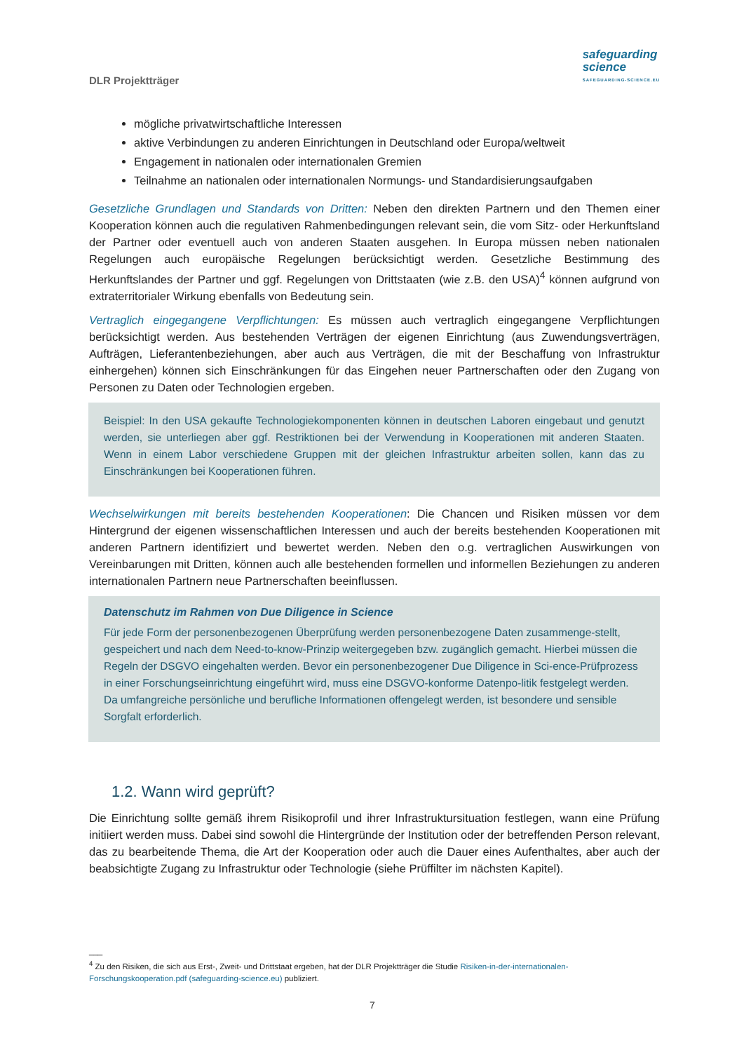DLR Projektträger
safeguarding
science
SAFEGUARDING-SCIENCE.EU
mögliche privatwirtschaftliche Interessen
aktive Verbindungen zu anderen Einrichtungen in Deutschland oder Europa/weltweit
Engagement in nationalen oder internationalen Gremien
Teilnahme an nationalen oder internationalen Normungs- und Standardisierungsaufgaben
Gesetzliche Grundlagen und Standards von Dritten: Neben den direkten Partnern und den Themen einer Kooperation können auch die regulativen Rahmenbedingungen relevant sein, die vom Sitz- oder Herkunftsland der Partner oder eventuell auch von anderen Staaten ausgehen. In Europa müssen neben nationalen Regelungen auch europäische Regelungen berücksichtigt werden. Gesetzliche Bestimmung des Herkunftslandes der Partner und ggf. Regelungen von Drittstaaten (wie z.B. den USA)<sup>4</sup> können aufgrund von extraterritorialer Wirkung ebenfalls von Bedeutung sein.
Vertraglich eingegangene Verpflichtungen: Es müssen auch vertraglich eingegangene Verpflichtungen berücksichtigt werden. Aus bestehenden Verträgen der eigenen Einrichtung (aus Zuwendungsverträgen, Aufträgen, Lieferantenbeziehungen, aber auch aus Verträgen, die mit der Beschaffung von Infrastruktur einhergehen) können sich Einschränkungen für das Eingehen neuer Partnerschaften oder den Zugang von Personen zu Daten oder Technologien ergeben.
Beispiel: In den USA gekaufte Technologiekomponenten können in deutschen Laboren eingebaut und genutzt werden, sie unterliegen aber ggf. Restriktionen bei der Verwendung in Kooperationen mit anderen Staaten. Wenn in einem Labor verschiedene Gruppen mit der gleichen Infrastruktur arbeiten sollen, kann das zu Einschränkungen bei Kooperationen führen.
Wechselwirkungen mit bereits bestehenden Kooperationen: Die Chancen und Risiken müssen vor dem Hintergrund der eigenen wissenschaftlichen Interessen und auch der bereits bestehenden Kooperationen mit anderen Partnern identifiziert und bewertet werden. Neben den o.g. vertraglichen Auswirkungen von Vereinbarungen mit Dritten, können auch alle bestehenden formellen und informellen Beziehungen zu anderen internationalen Partnern neue Partnerschaften beeinflussen.
Datenschutz im Rahmen von Due Diligence in Science
Für jede Form der personenbezogenen Überprüfung werden personenbezogene Daten zusammenge-stellt, gespeichert und nach dem Need-to-know-Prinzip weitergegeben bzw. zugänglich gemacht. Hierbei müssen die Regeln der DSGVO eingehalten werden. Bevor ein personenbezogener Due Diligence in Sci-ence-Prüfprozess in einer Forschungseinrichtung eingeführt wird, muss eine DSGVO-konforme Datenpo-litik festgelegt werden. Da umfangreiche persönliche und berufliche Informationen offengelegt werden, ist besondere und sensible Sorgfalt erforderlich.
1.2. Wann wird geprüft?
Die Einrichtung sollte gemäß ihrem Risikoprofil und ihrer Infrastruktursituation festlegen, wann eine Prüfung initiiert werden muss. Dabei sind sowohl die Hintergründe der Institution oder der betreffenden Person relevant, das zu bearbeitende Thema, die Art der Kooperation oder auch die Dauer eines Aufenthaltes, aber auch der beabsichtigte Zugang zu Infrastruktur oder Technologie (siehe Prüffilter im nächsten Kapitel).
___
<sup>4</sup> Zu den Risiken, die sich aus Erst-, Zweit- und Drittstaat ergeben, hat der DLR Projektträger die Studie Risiken-in-der-internationalen-Forschungskooperation.pdf (safeguarding-science.eu) publiziert.
7